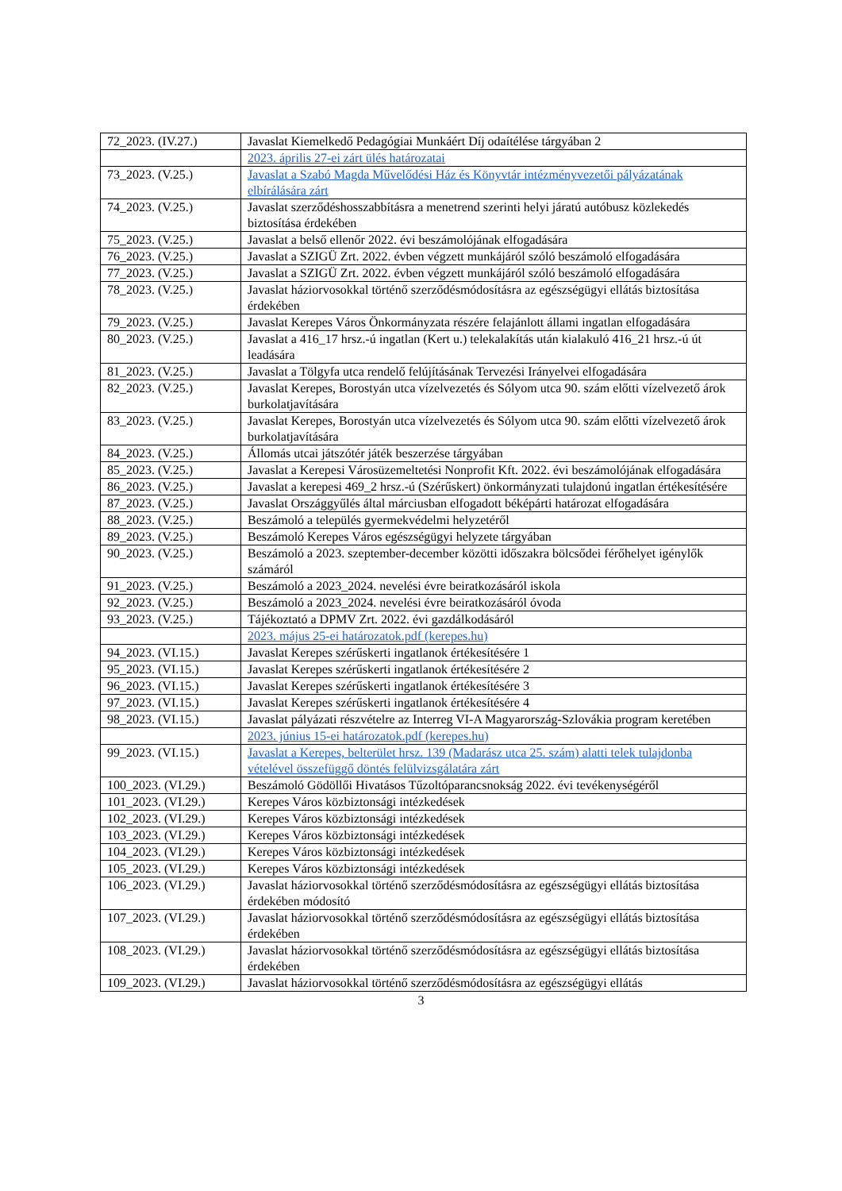| 72_2023. (IV.27.) | Javaslat Kiemelkedő Pedagógiai Munkáért Díj odaítélése tárgyában 2 |
| | 2023. április 27-ei zárt ülés határozatai |
| 73_2023. (V.25.) | Javaslat a Szabó Magda Művelődési Ház és Könyvtár intézményvezetői pályázatának elbírálására zárt |
| 74_2023. (V.25.) | Javaslat szerződéshosszabbításra a menetrend szerinti helyi járatú autóbusz közlekedés biztosítása érdekében |
| 75_2023. (V.25.) | Javaslat a belső ellenőr 2022. évi beszámolójának elfogadására |
| 76_2023. (V.25.) | Javaslat a SZIGÜ Zrt. 2022. évben végzett munkájáról szóló beszámoló elfogadására |
| 77_2023. (V.25.) | Javaslat a SZIGÜ Zrt. 2022. évben végzett munkájáról szóló beszámoló elfogadására |
| 78_2023. (V.25.) | Javaslat háziorvosokkal történő szerződésmódosításra az egészségügyi ellátás biztosítása érdekében |
| 79_2023. (V.25.) | Javaslat Kerepes Város Önkormányzata részére felajánlott állami ingatlan elfogadására |
| 80_2023. (V.25.) | Javaslat a 416_17 hrsz.-ú ingatlan (Kert u.) telekalakítás után kialakuló 416_21 hrsz.-ú út leadására |
| 81_2023. (V.25.) | Javaslat a Tölgyfa utca rendelő felújításának Tervezési Irányelvei elfogadására |
| 82_2023. (V.25.) | Javaslat Kerepes, Borostyán utca vízelvezetés és Sólyom utca 90. szám előtti vízelvezető árok burkolatjavítására |
| 83_2023. (V.25.) | Javaslat Kerepes, Borostyán utca vízelvezetés és Sólyom utca 90. szám előtti vízelvezető árok burkolatjavítására |
| 84_2023. (V.25.) | Állomás utcai játszótér játék beszerzése tárgyában |
| 85_2023. (V.25.) | Javaslat a Kerepesi Városüzemeltetési Nonprofit Kft. 2022. évi beszámolójának elfogadására |
| 86_2023. (V.25.) | Javaslat a kerepesi 469_2 hrsz.-ú (Szérűskert) önkormányzati tulajdonú ingatlan értékesítésére |
| 87_2023. (V.25.) | Javaslat Országgyűlés által márciusban elfogadott béképárti határozat elfogadására |
| 88_2023. (V.25.) | Beszámoló a település gyermekvédelmi helyzetéről |
| 89_2023. (V.25.) | Beszámoló Kerepes Város egészségügyi helyzete tárgyában |
| 90_2023. (V.25.) | Beszámoló a 2023. szeptember-december közötti időszakra bölcsődei férőhelyet igénylők számáról |
| 91_2023. (V.25.) | Beszámoló a 2023_2024. nevelési évre beiratkozásáról iskola |
| 92_2023. (V.25.) | Beszámoló a 2023_2024. nevelési évre beiratkozásáról óvoda |
| 93_2023. (V.25.) | Tájékoztató a DPMV Zrt. 2022. évi gazdálkodásáról |
| | 2023. május 25-ei határozatok.pdf (kerepes.hu) |
| 94_2023. (VI.15.) | Javaslat Kerepes szérűskerti ingatlanok értékesítésére 1 |
| 95_2023. (VI.15.) | Javaslat Kerepes szérűskerti ingatlanok értékesítésére 2 |
| 96_2023. (VI.15.) | Javaslat Kerepes szérűskerti ingatlanok értékesítésére 3 |
| 97_2023. (VI.15.) | Javaslat Kerepes szérűskerti ingatlanok értékesítésére 4 |
| 98_2023. (VI.15.) | Javaslat pályázati részvételre az Interreg VI-A Magyarország-Szlovákia program keretében |
| | 2023. június 15-ei határozatok.pdf (kerepes.hu) |
| 99_2023. (VI.15.) | Javaslat a Kerepes, belterület hrsz. 139 (Madarász utca 25. szám) alatti telek tulajdonba vételével összefüggő döntés felülvizsgálatára zárt |
| 100_2023. (VI.29.) | Beszámoló Gödöllői Hivatásos Tűzoltóparancsnokság 2022. évi tevékenységéről |
| 101_2023. (VI.29.) | Kerepes Város közbiztonsági intézkedések |
| 102_2023. (VI.29.) | Kerepes Város közbiztonsági intézkedések |
| 103_2023. (VI.29.) | Kerepes Város közbiztonsági intézkedések |
| 104_2023. (VI.29.) | Kerepes Város közbiztonsági intézkedések |
| 105_2023. (VI.29.) | Kerepes Város közbiztonsági intézkedések |
| 106_2023. (VI.29.) | Javaslat háziorvosokkal történő szerződésmódosításra az egészségügyi ellátás biztosítása érdekében módosító |
| 107_2023. (VI.29.) | Javaslat háziorvosokkal történő szerződésmódosításra az egészségügyi ellátás biztosítása érdekében |
| 108_2023. (VI.29.) | Javaslat háziorvosokkal történő szerződésmódosításra az egészségügyi ellátás biztosítása érdekében |
| 109_2023. (VI.29.) | Javaslat háziorvosokkal történő szerződésmódosításra az egészségügyi ellátás |
3